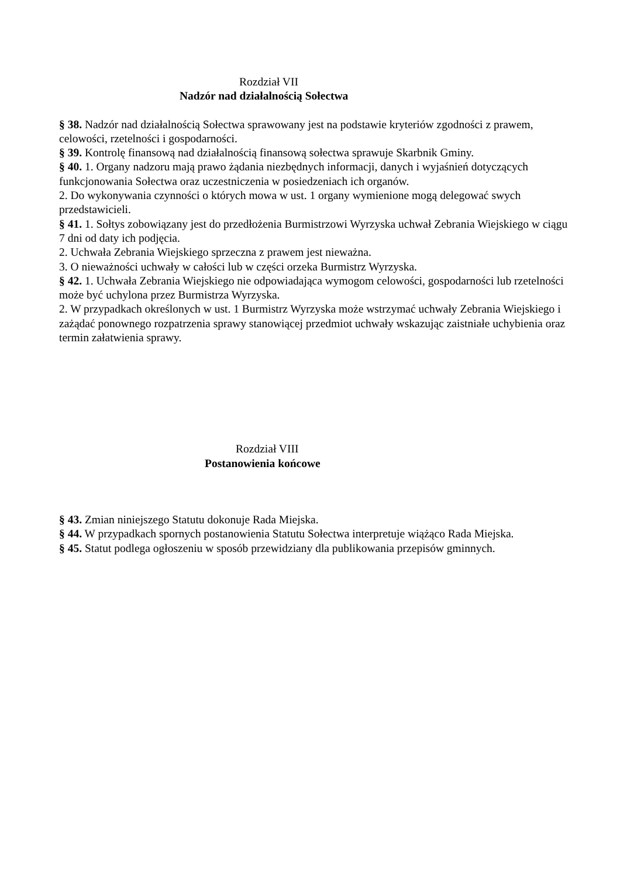Rozdział VII
Nadzór nad działalnością Sołectwa
§ 38. Nadzór nad działalnością Sołectwa sprawowany jest na podstawie kryteriów zgodności z prawem, celowości, rzetelności i gospodarności.
§ 39. Kontrolę finansową nad działalnością finansową sołectwa sprawuje Skarbnik Gminy.
§ 40. 1. Organy nadzoru mają prawo żądania niezbędnych informacji, danych i wyjaśnień dotyczących funkcjonowania Sołectwa oraz uczestniczenia w posiedzeniach ich organów.
2. Do wykonywania czynności o których mowa w ust. 1 organy wymienione mogą delegować swych przedstawicieli.
§ 41. 1. Sołtys zobowiązany jest do przedłożenia Burmistrzowi Wyrzyska uchwał Zebrania Wiejskiego w ciągu 7 dni od daty ich podjęcia.
2. Uchwała Zebrania Wiejskiego sprzeczna z prawem jest nieważna.
3. O nieważności uchwały w całości lub w części orzeka Burmistrz Wyrzyska.
§ 42. 1. Uchwała Zebrania Wiejskiego nie odpowiadająca wymogom celowości, gospodarności lub rzetelności może być uchylona przez Burmistrza Wyrzyska.
2. W przypadkach określonych w ust. 1 Burmistrz Wyrzyska może wstrzymać uchwały Zebrania Wiejskiego i zażądać ponownego rozpatrzenia sprawy stanowiącej przedmiot uchwały wskazując zaistniałe uchybienia oraz termin załatwienia sprawy.
Rozdział VIII
Postanowienia końcowe
§ 43. Zmian niniejszego Statutu dokonuje Rada Miejska.
§ 44. W przypadkach spornych postanowienia Statutu Sołectwa interpretuje wiążąco Rada Miejska.
§ 45. Statut podlega ogłoszeniu w sposób przewidziany dla publikowania przepisów gminnych.